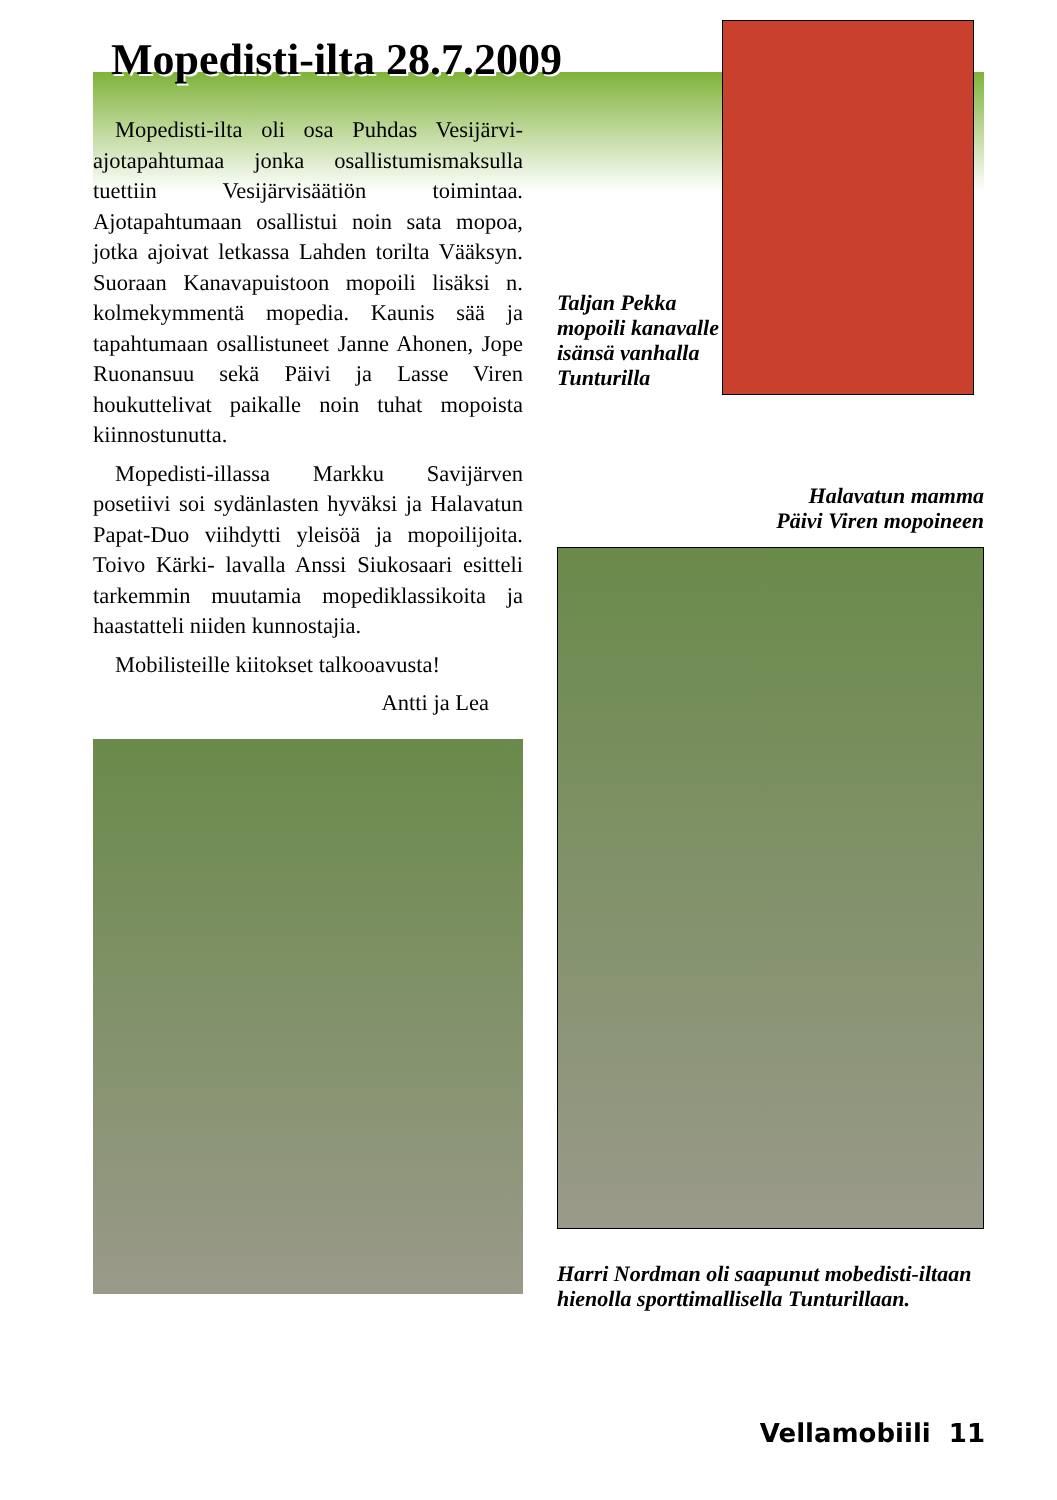Mopedisti-ilta 28.7.2009
Mopedisti-ilta oli osa Puhdas Vesijärvi-ajotapahtumaa jonka osallistumismaksulla tuettiin Vesijärvisäätiön toimintaa. Ajotapahtumaan osallistui noin sata mopoa, jotka ajoivat letkassa Lahden torilta Vääksyn. Suoraan Kanavapuistoon mopoili lisäksi n. kolmekymmentä mopedia. Kaunis sää ja tapahtumaan osallistuneet Janne Ahonen, Jope Ruonansuu sekä Päivi ja Lasse Viren houkuttelivat paikalle noin tuhat mopoista kiinnostunutta.
Mopedisti-illassa Markku Savijärven posetiivi soi sydänlasten hyväksi ja Halavatun Papat-Duo viihdytti yleisöä ja mopoilijoita. Toivo Kärki- lavalla Anssi Siukosaari esitteli tarkemmin muutamia mopediklassikoita ja haastatteli niiden kunnostajia.
Mobilisteille kiitokset talkooavusta!
Antti ja Lea
Taljan Pekka mopoili kanavalle isänsä vanhalla Tunturilla
Halavatun mamma
Päivi Viren mopoineen
Harri Nordman oli saapunut mobedisti-iltaan hienolla sporttimallisella Tunturillaan.
Vellamobiili 11